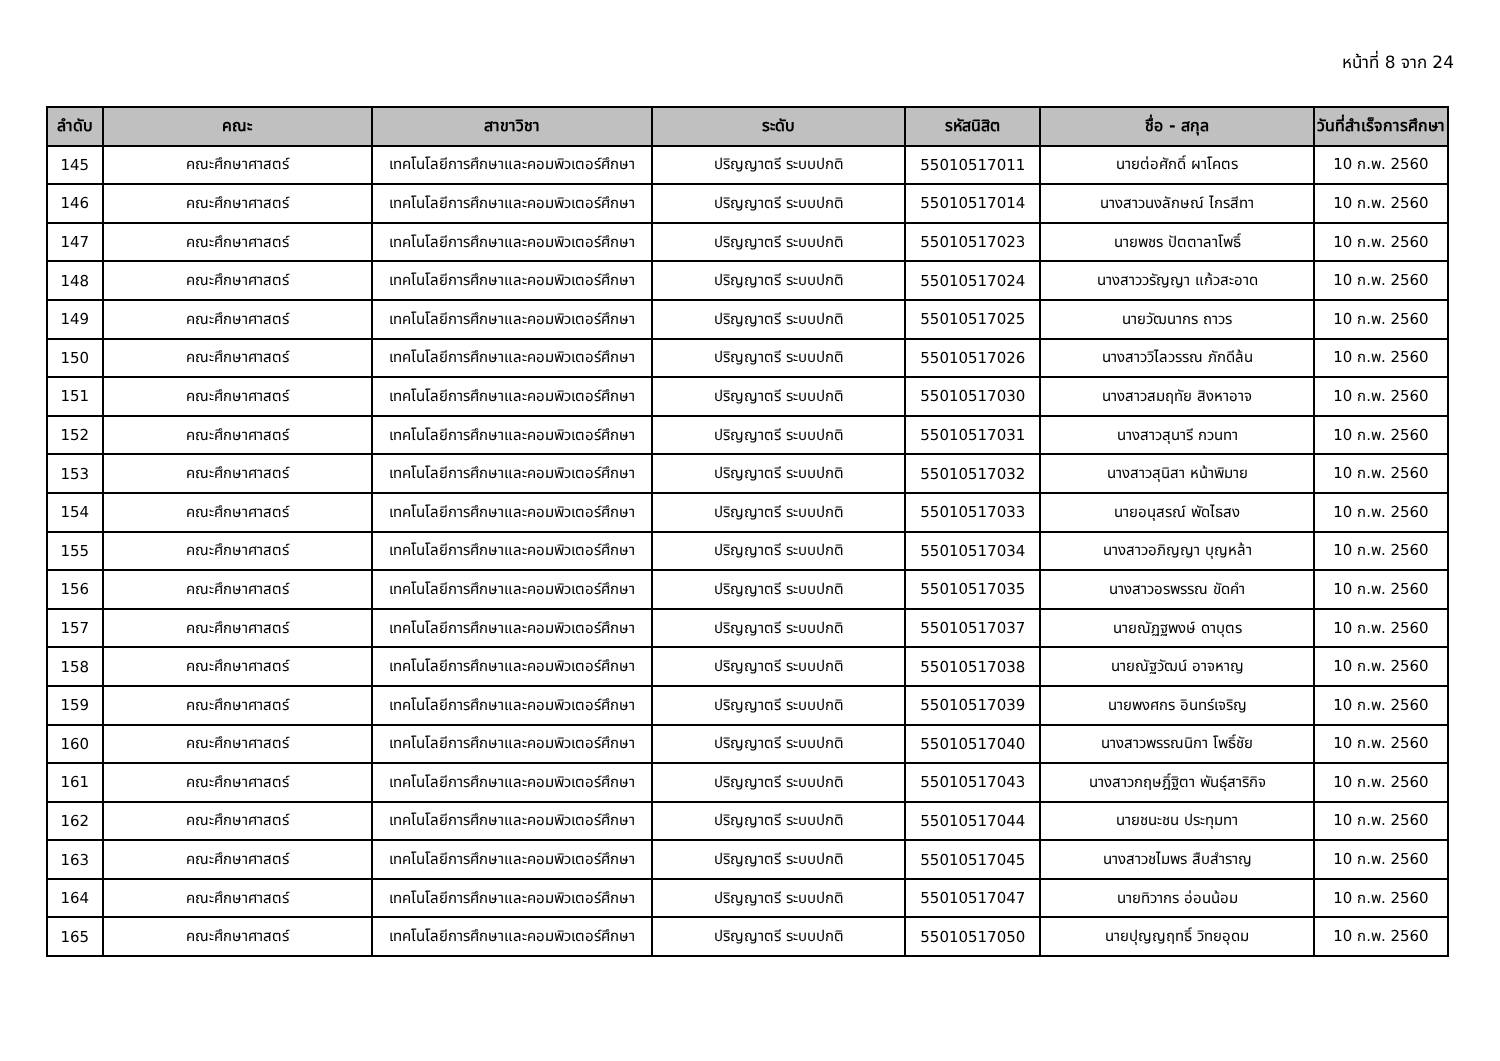หน้าที่ 8 จาก 24
| ลำดับ | คณะ | สาขาวิชา | ระดับ | รหัสนิสิต | ชื่อ - สกุล | วันที่สำเร็จการศึกษา |
| --- | --- | --- | --- | --- | --- | --- |
| 145 | คณะศึกษาศาสตร์ | เทคโนโลยีการศึกษาและคอมพิวเตอร์ศึกษา | ปริญญาตรี ระบบปกติ | 55010517011 | นายต่อศักดิ์ ผาโคตร | 10 ก.พ. 2560 |
| 146 | คณะศึกษาศาสตร์ | เทคโนโลยีการศึกษาและคอมพิวเตอร์ศึกษา | ปริญญาตรี ระบบปกติ | 55010517014 | นางสาวนงลักษณ์ ไกรสีทา | 10 ก.พ. 2560 |
| 147 | คณะศึกษาศาสตร์ | เทคโนโลยีการศึกษาและคอมพิวเตอร์ศึกษา | ปริญญาตรี ระบบปกติ | 55010517023 | นายพชร ปัตตาลาโพธิ์ | 10 ก.พ. 2560 |
| 148 | คณะศึกษาศาสตร์ | เทคโนโลยีการศึกษาและคอมพิวเตอร์ศึกษา | ปริญญาตรี ระบบปกติ | 55010517024 | นางสาววรัญญา แก้วสะอาด | 10 ก.พ. 2560 |
| 149 | คณะศึกษาศาสตร์ | เทคโนโลยีการศึกษาและคอมพิวเตอร์ศึกษา | ปริญญาตรี ระบบปกติ | 55010517025 | นายวัฒนากร ถาวร | 10 ก.พ. 2560 |
| 150 | คณะศึกษาศาสตร์ | เทคโนโลยีการศึกษาและคอมพิวเตอร์ศึกษา | ปริญญาตรี ระบบปกติ | 55010517026 | นางสาววิไลวรรณ ภักดีล้น | 10 ก.พ. 2560 |
| 151 | คณะศึกษาศาสตร์ | เทคโนโลยีการศึกษาและคอมพิวเตอร์ศึกษา | ปริญญาตรี ระบบปกติ | 55010517030 | นางสาวสมฤทัย สิงหาอาจ | 10 ก.พ. 2560 |
| 152 | คณะศึกษาศาสตร์ | เทคโนโลยีการศึกษาและคอมพิวเตอร์ศึกษา | ปริญญาตรี ระบบปกติ | 55010517031 | นางสาวสุนารี กวนทา | 10 ก.พ. 2560 |
| 153 | คณะศึกษาศาสตร์ | เทคโนโลยีการศึกษาและคอมพิวเตอร์ศึกษา | ปริญญาตรี ระบบปกติ | 55010517032 | นางสาวสุนิสา หน้าพิมาย | 10 ก.พ. 2560 |
| 154 | คณะศึกษาศาสตร์ | เทคโนโลยีการศึกษาและคอมพิวเตอร์ศึกษา | ปริญญาตรี ระบบปกติ | 55010517033 | นายอนุสรณ์ พัดไธสง | 10 ก.พ. 2560 |
| 155 | คณะศึกษาศาสตร์ | เทคโนโลยีการศึกษาและคอมพิวเตอร์ศึกษา | ปริญญาตรี ระบบปกติ | 55010517034 | นางสาวอภิญญา บุญหล้า | 10 ก.พ. 2560 |
| 156 | คณะศึกษาศาสตร์ | เทคโนโลยีการศึกษาและคอมพิวเตอร์ศึกษา | ปริญญาตรี ระบบปกติ | 55010517035 | นางสาวอรพรรณ ขัดคำ | 10 ก.พ. 2560 |
| 157 | คณะศึกษาศาสตร์ | เทคโนโลยีการศึกษาและคอมพิวเตอร์ศึกษา | ปริญญาตรี ระบบปกติ | 55010517037 | นายณัฏฐพงษ์ ดาบุตร | 10 ก.พ. 2560 |
| 158 | คณะศึกษาศาสตร์ | เทคโนโลยีการศึกษาและคอมพิวเตอร์ศึกษา | ปริญญาตรี ระบบปกติ | 55010517038 | นายณัฐวัฒน์ อาจหาญ | 10 ก.พ. 2560 |
| 159 | คณะศึกษาศาสตร์ | เทคโนโลยีการศึกษาและคอมพิวเตอร์ศึกษา | ปริญญาตรี ระบบปกติ | 55010517039 | นายพงศกร อินทร์เจริญ | 10 ก.พ. 2560 |
| 160 | คณะศึกษาศาสตร์ | เทคโนโลยีการศึกษาและคอมพิวเตอร์ศึกษา | ปริญญาตรี ระบบปกติ | 55010517040 | นางสาวพรรณนิกา โพธิ์ชัย | 10 ก.พ. 2560 |
| 161 | คณะศึกษาศาสตร์ | เทคโนโลยีการศึกษาและคอมพิวเตอร์ศึกษา | ปริญญาตรี ระบบปกติ | 55010517043 | นางสาวกฤษฎิ์ฐิตา พันธุ์สาริกิจ | 10 ก.พ. 2560 |
| 162 | คณะศึกษาศาสตร์ | เทคโนโลยีการศึกษาและคอมพิวเตอร์ศึกษา | ปริญญาตรี ระบบปกติ | 55010517044 | นายชนะชน ประทุมทา | 10 ก.พ. 2560 |
| 163 | คณะศึกษาศาสตร์ | เทคโนโลยีการศึกษาและคอมพิวเตอร์ศึกษา | ปริญญาตรี ระบบปกติ | 55010517045 | นางสาวชไมพร สืบสำราญ | 10 ก.พ. 2560 |
| 164 | คณะศึกษาศาสตร์ | เทคโนโลยีการศึกษาและคอมพิวเตอร์ศึกษา | ปริญญาตรี ระบบปกติ | 55010517047 | นายทิวากร อ่อนน้อม | 10 ก.พ. 2560 |
| 165 | คณะศึกษาศาสตร์ | เทคโนโลยีการศึกษาและคอมพิวเตอร์ศึกษา | ปริญญาตรี ระบบปกติ | 55010517050 | นายปุญญฤทธิ์ วิทยอุดม | 10 ก.พ. 2560 |